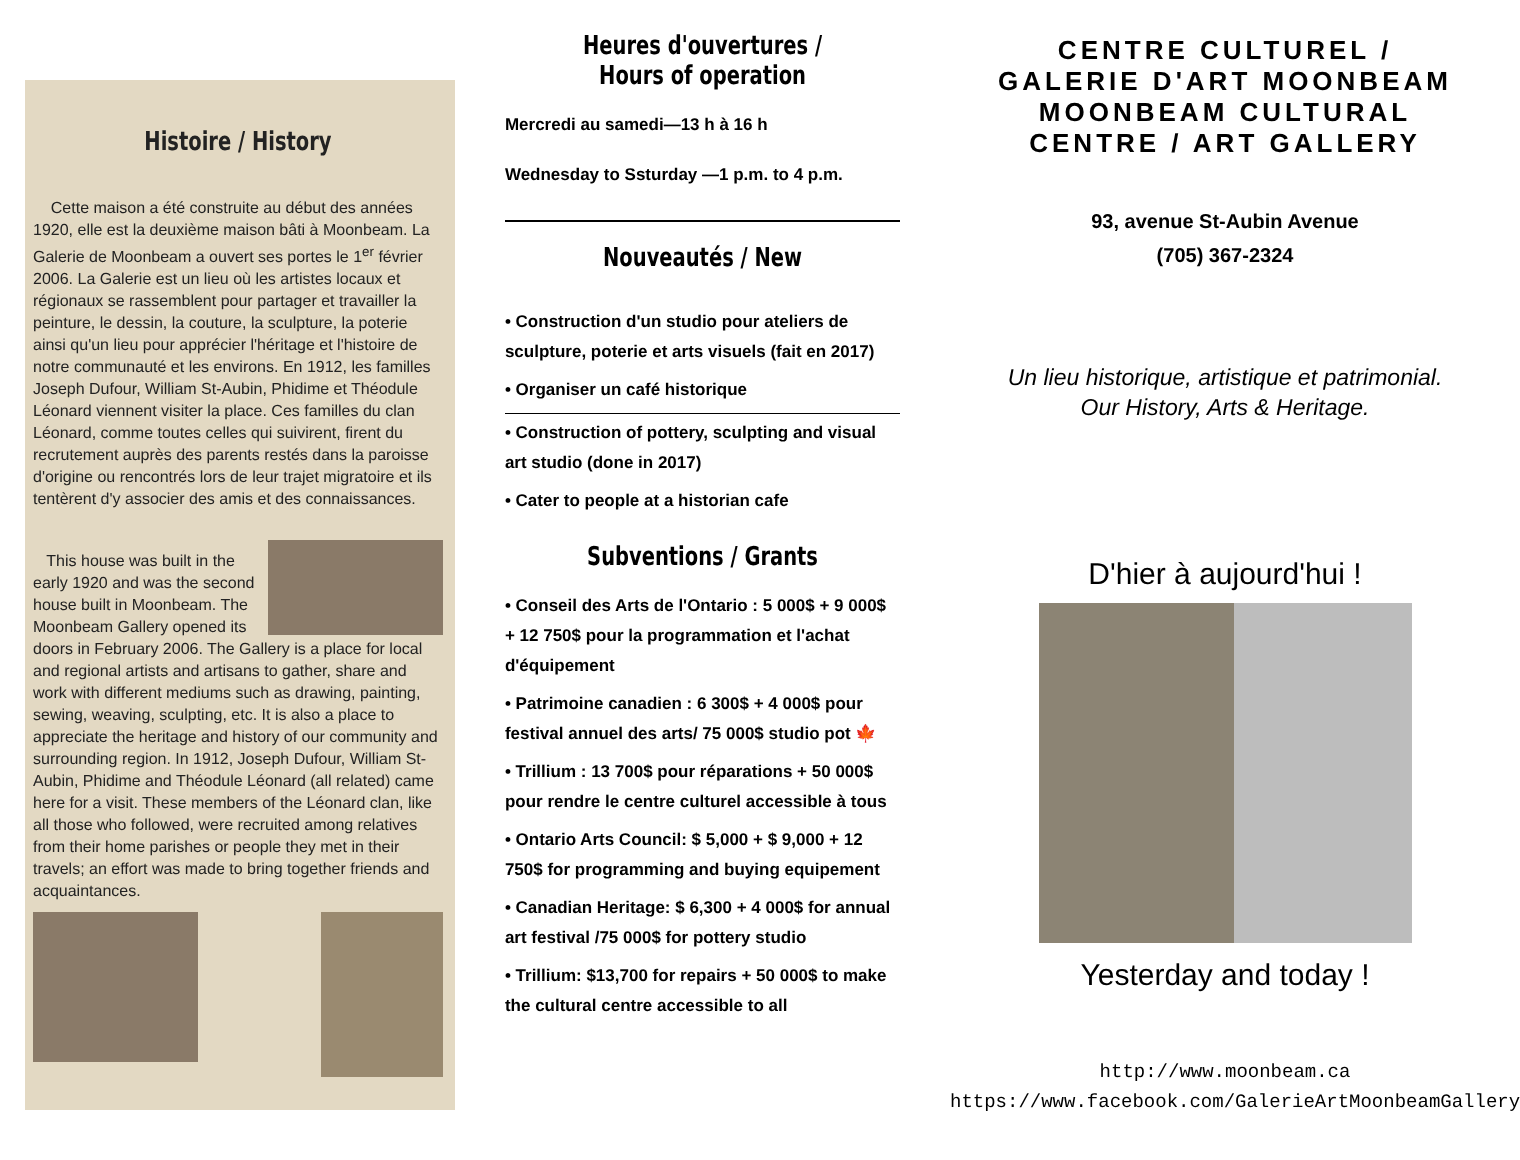Histoire / History
Cette maison a été construite au début des années 1920, elle est la deuxième maison bâti à Moonbeam. La Galerie de Moonbeam a ouvert ses portes le 1<sup>er</sup> février 2006. La Galerie est un lieu où les artistes locaux et régionaux se rassemblent pour partager et travailler la peinture, le dessin, la couture, la sculpture, la poterie ainsi qu'un lieu pour apprécier l'héritage et l'histoire de notre communauté et les environs. En 1912, les familles Joseph Dufour, William St-Aubin, Phidime et Théodule Léonard viennent visiter la place. Ces familles du clan Léonard, comme toutes celles qui suivirent, firent du recrutement auprès des parents restés dans la paroisse d'origine ou rencontrés lors de leur trajet migratoire et ils tentèrent d'y associer des amis et des connaissances.
This house was built in the early 1920 and was the second house built in Moonbeam. The Moonbeam Gallery opened its doors in February 2006. The Gallery is a place for local and regional artists and artisans to gather, share and work with different mediums such as drawing, painting, sewing, weaving, sculpting, etc. It is also a place to appreciate the heritage and history of our community and surrounding region. In 1912, Joseph Dufour, William St-Aubin, Phidime and Théodule Léonard (all related) came here for a visit. These members of the Léonard clan, like all those who followed, were recruited among relatives from their home parishes or people they met in their travels; an effort was made to bring together friends and acquaintances.
Heures d'ouvertures / Hours of operation
Mercredi au samedi—13 h à 16 h
Wednesday to Ssturday —1 p.m. to 4 p.m.
Nouveautés / New
• Construction d'un studio pour ateliers de sculpture, poterie et arts visuels (fait en 2017)
• Organiser un café historique
• Construction of pottery, sculpting and visual art studio (done in 2017)
• Cater to people at a historian cafe
Subventions / Grants
• Conseil des Arts de l'Ontario : 5 000$ + 9 000$ + 12 750$ pour la programmation et l'achat d'équipement
• Patrimoine canadien : 6 300$ + 4 000$ pour festival annuel des arts/ 75 000$ studio pot 🍁
• Trillium : 13 700$ pour réparations + 50 000$ pour rendre le centre culturel accessible à tous
• Ontario Arts Council: $ 5,000 + $ 9,000 + 12 750$ for programming and buying equipement
• Canadian Heritage: $ 6,300 + 4 000$ for annual art festival /75 000$ for pottery studio
• Trillium: $13,700 for repairs + 50 000$ to make the cultural centre accessible to all
CENTRE CULTUREL /
GALERIE D'ART MOONBEAM
MOONBEAM CULTURAL
CENTRE / ART GALLERY
93, avenue St-Aubin Avenue
(705) 367-2324
Un lieu historique, artistique et patrimonial.
Our History, Arts & Heritage.
D'hier à aujourd'hui !
Yesterday and today !
http://www.moonbeam.ca
https://www.facebook.com/GalerieArtMoonbeamGallery